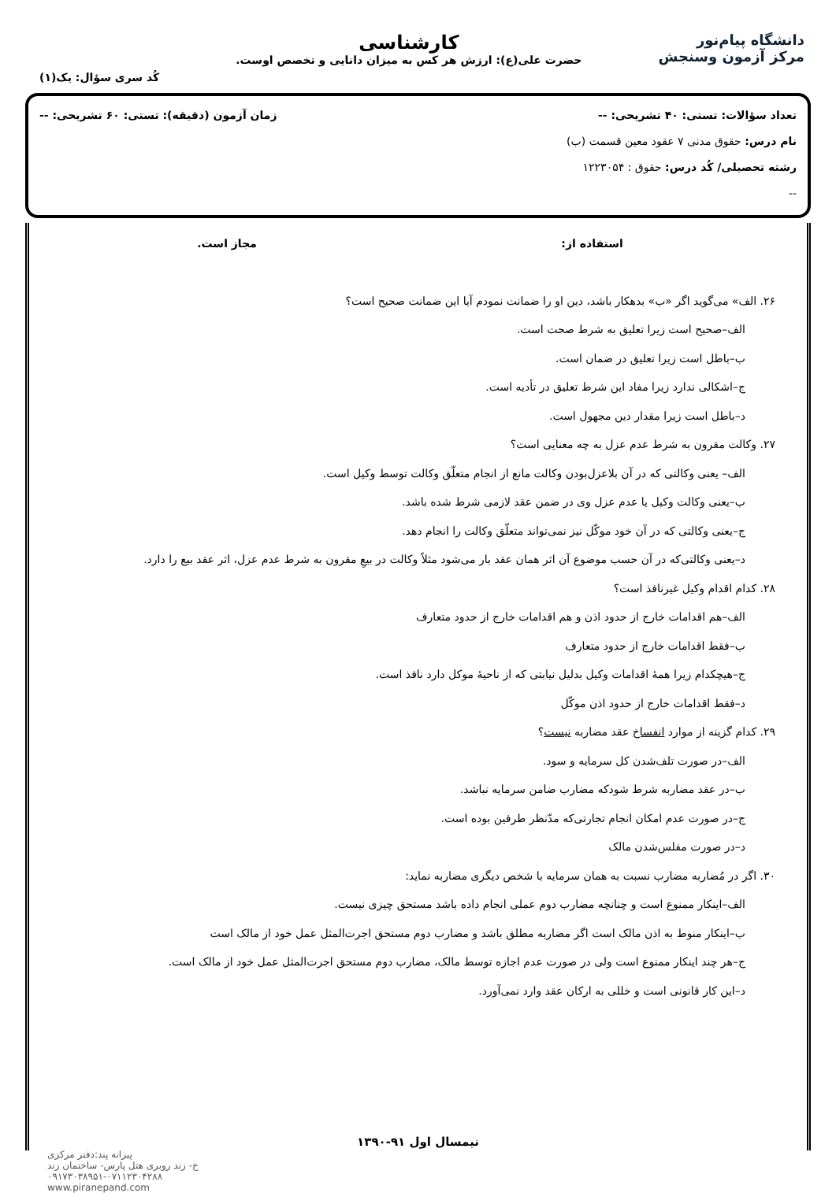دانشگاه پیام‌نور
مرکز آزمون وسنجش
کارشناسی
حضرت علی(ع): ارزش هر کس به میزان دانایی و تخصص اوست.
کُد سری سؤال: یک(۱)
تعداد سؤالات: تستی: ۴۰ تشریحی: -- زمان آزمون (دقیقه): تستی: ۶۰ تشریحی: --
نام درس: حقوق مدنی ۷ عقود معین قسمت (ب)
رشته تحصیلی/ کُد درس: حقوق : ۱۲۲۳۰۵۴
--
استفاده از: مجاز است.
۲۶. الف» می‌گوید اگر «ب» بدهکار باشد، دین او را ضمانت نمودم آیا این ضمانت صحیح است؟
الف–صحیح است زیرا تعلیق به شرط صحت است.
ب–باطل است زیرا تعلیق در ضمان است.
ج–اشکالی ندارد زیرا مفاد این شرط تعلیق در تأدیه است.
د–باطل است زیرا مقدار دین مجهول است.
۲۷. وکالت مقرون به شرط عدم عزل به چه معنایی است؟
الف– یعنی وکالتی که در آن بلاعزل‌بودن وکالت مانع از انجام متعلّق وکالت توسط وکیل است.
ب–یعنی وکالت وکیل یا عدم عزل وی در ضمن عقد لازمی شرط شده باشد.
ج–یعنی وکالتی که در آن خود موکّل نیز نمی‌تواند متعلّق وکالت را انجام دهد.
د–یعنی وکالتی‌که در آن حسب موضوع آن اثر همان عقد بار می‌شود مثلاً وکالت در بیعِ مقرون به شرط عدم عزل، اثر عقد بیع را دارد.
۲۸. کدام اقدام وکیل غیرنافذ است؟
الف–هم اقدامات خارج از حدود اذن و هم اقدامات خارج از حدود متعارف
ب–فقط اقدامات خارج از حدود متعارف
ج–هیچکدام زیرا همهٔ اقدامات وکیل بدلیل نیابتی که از ناحیهٔ موکل دارد نافذ است.
د–فقط اقدامات خارج از حدود اذن موکّل
۲۹. کدام گزینه از موارد انفساخ عقد مضاربه نیست؟
الف–در صورت تلف‌شدن کل سرمایه و سود.
ب–در عقد مضاربه شرط شودکه مضارب ضامن سرمایه نباشد.
ج–در صورت عدم امکان انجام تجارتی‌که مدّنظر طرفین بوده است.
د–در صورت مفلس‌شدن مالک
۳۰. اگر در مُضاربه مضارب نسبت به همان سرمایه با شخص دیگری مضاربه نماید:
الف–اینکار ممنوع است و چنانچه مضارب دوم عملی انجام داده باشد مستحق چیزی نیست.
ب–اینکار منوط به اذن مالک است اگر مضاربه مطلق باشد و مضارب دوم مستحق اجرت‌المثل عمل خود از مالک است
ج–هر چند اینکار ممنوع است ولی در صورت عدم اجازه توسط مالک، مضارب دوم مستحق اجرت‌المثل عمل خود از مالک است.
د–این کار قانونی است و خللی به ارکان عقد وارد نمی‌آورد.
نیمسال اول ۹۱-۱۳۹۰
پیرانه پند:دفتر مرکزی
خ- زند روبری هتل پارس- ساختمان زند
۰۹۱۷۳۰۳۸۹۵۱-۰۷۱۱۲۳۰۴۲۸۸
www.piranepand.com